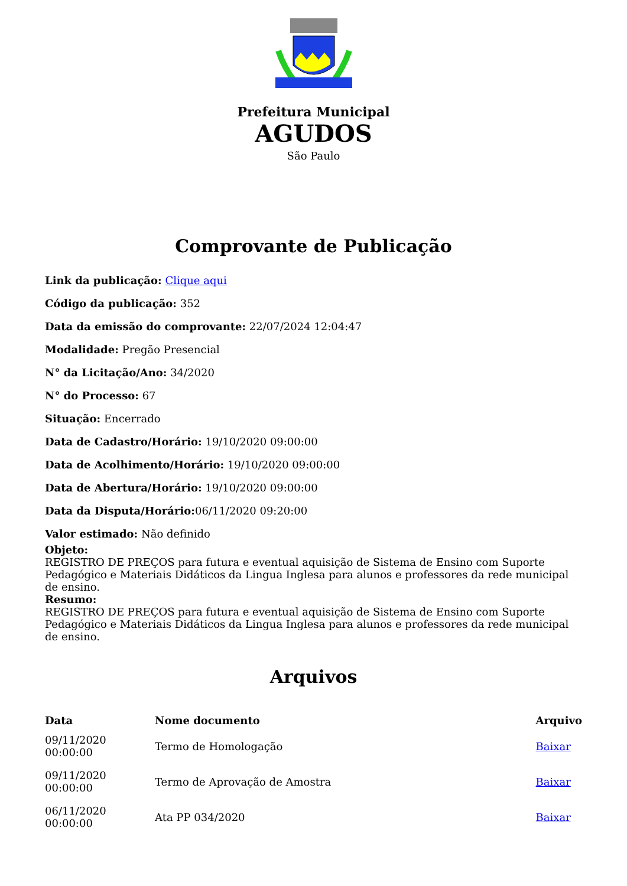Prefeitura Municipal
AGUDOS
São Paulo
Comprovante de Publicação
Link da publicação: Clique aqui
Código da publicação: 352
Data da emissão do comprovante: 22/07/2024 12:04:47
Modalidade: Pregão Presencial
N° da Licitação/Ano: 34/2020
N° do Processo: 67
Situação: Encerrado
Data de Cadastro/Horário: 19/10/2020 09:00:00
Data de Acolhimento/Horário: 19/10/2020 09:00:00
Data de Abertura/Horário: 19/10/2020 09:00:00
Data da Disputa/Horário: 06/11/2020 09:20:00
Valor estimado: Não definido
Objeto:
REGISTRO DE PREÇOS para futura e eventual aquisição de Sistema de Ensino com Suporte Pedagógico e Materiais Didáticos da Lingua Inglesa para alunos e professores da rede municipal de ensino.
Resumo:
REGISTRO DE PREÇOS para futura e eventual aquisição de Sistema de Ensino com Suporte Pedagógico e Materiais Didáticos da Lingua Inglesa para alunos e professores da rede municipal de ensino.
Arquivos
| Data | Nome documento | Arquivo |
| --- | --- | --- |
| 09/11/2020 00:00:00 | Termo de Homologação | Baixar |
| 09/11/2020 00:00:00 | Termo de Aprovação de Amostra | Baixar |
| 06/11/2020 00:00:00 | Ata PP 034/2020 | Baixar |